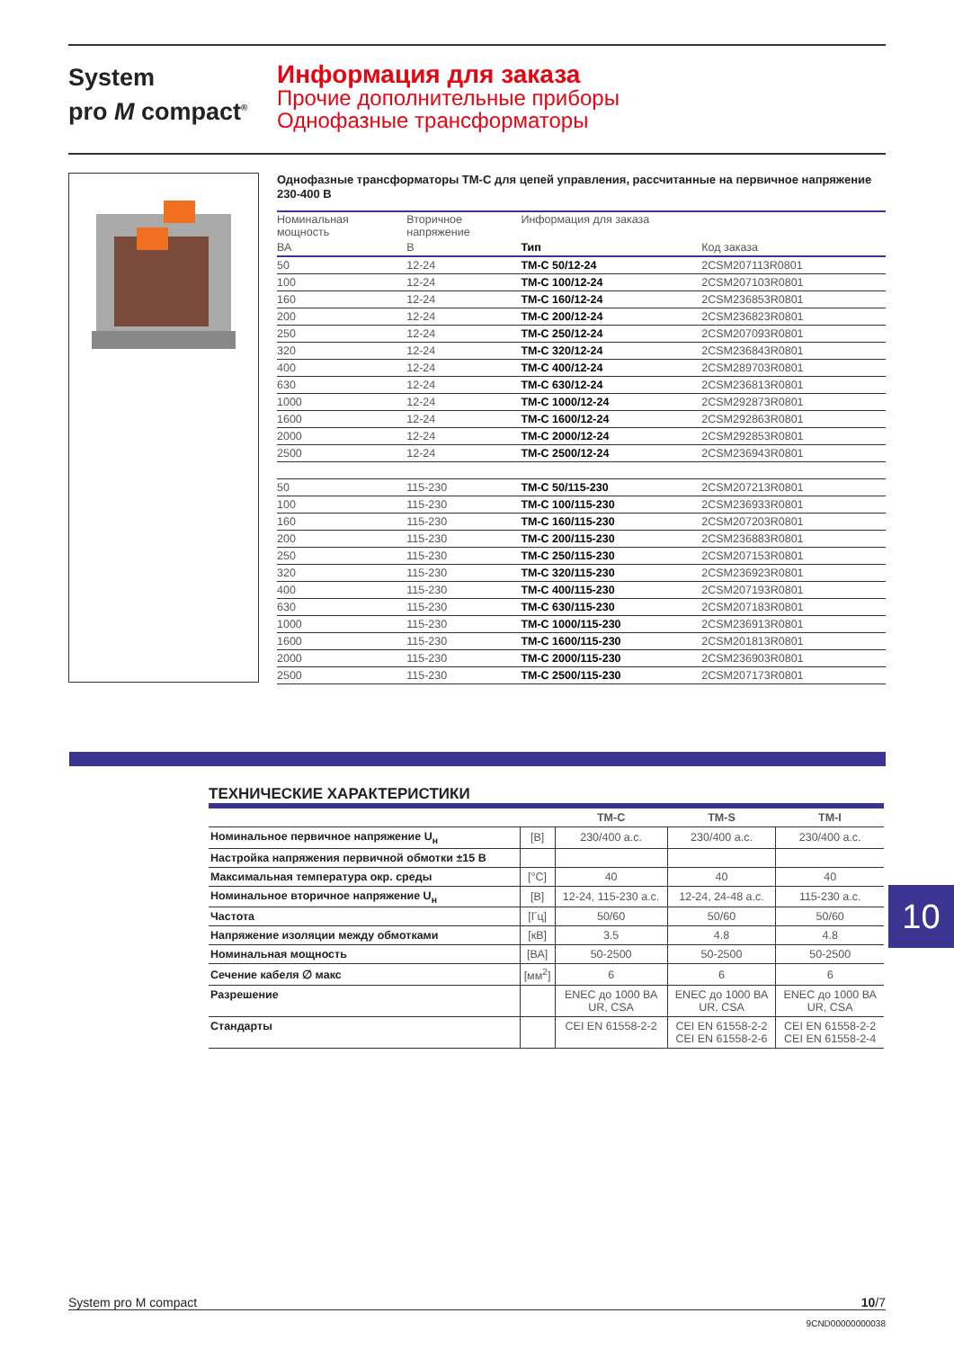System
pro M compact<sup>®</sup>
Информация для заказа
Прочие дополнительные приборы
Однофазные трансформаторы
Однофазные трансформаторы TM-C для цепей управления, рассчитанные на первичное напряжение 230-400 В
| Номинальная мощность | Вторичное напряжение | Информация для заказа | |
| --- | --- | --- | --- |
| ВА | В | Тип | Код заказа |
| 50 | 12-24 | TM-C 50/12-24 | 2CSM207113R0801 |
| 100 | 12-24 | TM-C 100/12-24 | 2CSM207103R0801 |
| 160 | 12-24 | TM-C 160/12-24 | 2CSM236853R0801 |
| 200 | 12-24 | TM-C 200/12-24 | 2CSM236823R0801 |
| 250 | 12-24 | TM-C 250/12-24 | 2CSM207093R0801 |
| 320 | 12-24 | TM-C 320/12-24 | 2CSM236843R0801 |
| 400 | 12-24 | TM-C 400/12-24 | 2CSM289703R0801 |
| 630 | 12-24 | TM-C 630/12-24 | 2CSM236813R0801 |
| 1000 | 12-24 | TM-C 1000/12-24 | 2CSM292873R0801 |
| 1600 | 12-24 | TM-C 1600/12-24 | 2CSM292863R0801 |
| 2000 | 12-24 | TM-C 2000/12-24 | 2CSM292853R0801 |
| 2500 | 12-24 | TM-C 2500/12-24 | 2CSM236943R0801 |
| 50 | 115-230 | TM-C 50/115-230 | 2CSM207213R0801 |
| 100 | 115-230 | TM-C 100/115-230 | 2CSM236933R0801 |
| 160 | 115-230 | TM-C 160/115-230 | 2CSM207203R0801 |
| 200 | 115-230 | TM-C 200/115-230 | 2CSM236883R0801 |
| 250 | 115-230 | TM-C 250/115-230 | 2CSM207153R0801 |
| 320 | 115-230 | TM-C 320/115-230 | 2CSM236923R0801 |
| 400 | 115-230 | TM-C 400/115-230 | 2CSM207193R0801 |
| 630 | 115-230 | TM-C 630/115-230 | 2CSM207183R0801 |
| 1000 | 115-230 | TM-C 1000/115-230 | 2CSM236913R0801 |
| 1600 | 115-230 | TM-C 1600/115-230 | 2CSM201813R0801 |
| 2000 | 115-230 | TM-C 2000/115-230 | 2CSM236903R0801 |
| 2500 | 115-230 | TM-C 2500/115-230 | 2CSM207173R0801 |
ТЕХНИЧЕСКИЕ ХАРАКТЕРИСТИКИ
| | | TM-C | TM-S | TM-I |
| --- | --- | --- | --- | --- |
| Номинальное первичное напряжение U<sub>н</sub> | [В] | 230/400 a.c. | 230/400 a.c. | 230/400 a.c. |
| Настройка напряжения первичной обмотки ±15 В | | | | |
| Максимальная температура окр. среды | [°C] | 40 | 40 | 40 |
| Номинальное вторичное напряжение U<sub>н</sub> | [В] | 12-24, 115-230 a.c. | 12-24, 24-48 a.c. | 115-230 a.c. |
| Частота | [Гц] | 50/60 | 50/60 | 50/60 |
| Напряжение изоляции между обмотками | [кВ] | 3.5 | 4.8 | 4.8 |
| Номинальная мощность | [ВА] | 50-2500 | 50-2500 | 50-2500 |
| Сечение кабеля ∅ макс | [мм<sup>2</sup>] | 6 | 6 | 6 |
| Разрешение | | ENEC до 1000 ВА UR, CSA | ENEC до 1000 ВА UR, CSA | ENEC до 1000 ВА UR, CSA |
| Стандарты | | CEI EN 61558-2-2 | CEI EN 61558-2-2 CEI EN 61558-2-6 | CEI EN 61558-2-2 CEI EN 61558-2-4 |
10
System pro M compact 10/7
9CND00000000038